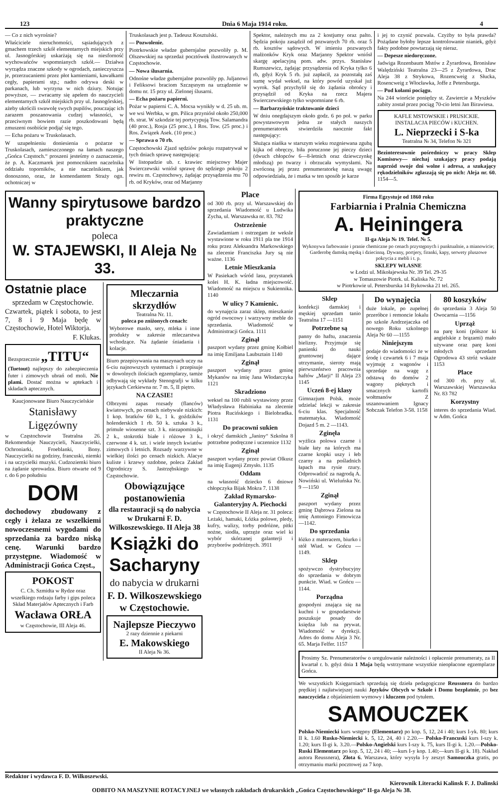123 Dnia 6 Maja 1914 roku. 4
— Co z nich wyrośnie?
Właściciele nieruchomości, sąsiadujących z gmachem trzech szkół elementarnych miejskich przy ul. Jasnogórskiej uskarżają się na niesforność wychowańców wspomnianych szkół.— Działwa wyrządza znaczne szkody w ogrodach, zanieczyszcza je, przerzucaniemi przez płot kamieniami, kawałkami cegły, papierami stp.; nadto odrywa deski w parkanach, lub wyrzyna w nich dziury. Notując powyższe, — zwracamy się apelem do nauczycieli elementarnych szkół miejskich przy ul. Jasnogórskiej, ażeby ukrócili swawolę swych pupilów, pouczając ich zarazem poszanowania cudzej własności, w przeciwnym bowiem razie poszkodowani będą zmuszeni osobiście podjąć się tego.
— Echa pożaru w Truskolasach.
W uzupełnieniu doniesienia o pożarze w Truskolasach, zamieszczonego na łamach naszego „Gońca Częstoch.“ proszeni jesteśmy o zaznaczenie, że p. A. Kaczmarek jest pomocnikiem naczelnika oddziału toporników, a nie naczelnikiem, jak donoszono, oraz, że komendantem Straży ogn. ochotniczej w
Truskolasach jest p. Tadeusz Kosztulski.
— Pozwolenie.
Piotrkowskie władze gubernjalne pozwoliły p. M. Olszewskiej na sprzedaż pocztówek ilustrowanych w Częstochowie.
— Nowa ślusarnia.
Odnośne władze gubernjalne pozwoliły pp. Juljanowi i Feliksowi braciom Szczęsnym na urządzenie w domu nr. 15 przy ul. Zielonej ślusarni.
— Echa pożaru papierni.
Pożar w papierni C. A. Mocsa wynikły w d. 25 ub. m. we wsi Werbka, w gm. Pilica przyniósł około 250,000 rb. strat. W szkodzie tej portycypują Tow. Salamandra (40 proc.), Rosja (25 proc.), I Ros. Tow. (25 proc.) i Ros. Związek Asek. (10 proc.)
— Sprawa o 70 rb.
Częstochowski Zjazd sędziów pokoju rozpatrywał w tych dniach sprawę następującą:
W listopadzie ub. r. krawiec miejscowy Majer Swierczewski wniósł sprawę do sędziego pokoju 2 rewiru m. Częstochowy, żądając przysądzenia mu 70 rb. od Kryków, oraz od Marjanny
Spektor, należnych mu za 2 kostjumy oraz palto. Sędzia pokoju zasądził od pozwanych 70 rb. oraz 5 rb. kosztów sądowych. W imieniu pozwanych małżonków Kryk oraz Marjanny Spektor wniósł skargę apelacyjną pom. adw. przys. Stanisław Rumszewicz, żądając przysądzenia od Kryka tylko 6 rb, gdyż Kryk 5 rb. już zapłacił, za pozostałą zaś sumę wydał weksel, na który powód uzyskał już wyrok. Sąd przychylił się do żądania obrońcy i przysądził od Kryka na rzecz Majera Swierczewskiego tylko wspomniane 6 rb.
— Barbarzyńskie traktowanie dzieci
W dniu onegdajszym około godz. 6 po poł. w parku powystawowym jedna ze stałych naszych prenumeratorek stwierdziła naocznie fakt następujący:
Służąca niańka w starszym wieku rozgniewana zgubą kijka od obręczy, biła poruczone jej pieczy dzieci (dwuch chłopców 6—8-letnich oraz dziewczynkę młodszą) po twarzy i obrzucała wymysłami. Na zwróconą jej przez prenumeratorkę naszą uwagę odpowiedziała, że i matka w ten sposób je karze
i jej to czynić pozwala. Czyżby to była prawda? Pożądane byłoby lepsze kontrolowanie nianiek, gdyż fakty podobne powtarzają się nieraz.
— Depesze niedoręczone.
Jadwiga Rozenbaum Mstów z Żyrardowa, Bronisław Walędziński Teatralna 23—25 z Żyrardowa, Drac Aleja 38 z Strykowa, Rozencweig z Słucka, Rosencweig z Włocławka, Joffe z Petersburga.
— Pod kołami pociągu.
Na 244 wiorście poniędzy st. Zawiercie a Myszków zabity został przez pociąg 70-cio letni Jan Birawiesa.
KAFLE MSTOWSKIE i PRUSICKIE. INSTALACJA PIECÓW i KUCHEN.
L. Nieprzecki i S-ka
Teatralna № 34, Telefon № 321
Bezinteresownie pośredniczy w pracy Sklep Komisowy— niechaj szukający pracy podają naprzód swoje dni wolne i adresa, a szukający rękodzielników zgłaszają się po nich: Aleja nr. 60. 1154—5.
Wanny spirytusowe bardzo praktyczne
poleca
W. STAJEWSKI, II Aleja № 33.
Ostatnie place
sprzedam w Częstochowie.
Czwartek, piątek i sobota, to jest 7, 8 i 9 Maja będę w Częstochowie, Hotel Wiktorja.
F. Klukas.
Bezsprzecznie „TITU“
(Tuetout) najlepszy do zabezpieczenia futer i zimowych ubrań od moli. Nie plami. Dostać można w aptekach i składach aptecznych.
Kaucjonowane Biuro Nauczycielskie
Stanisławy Ligęzówny
w Częstochowie Teatralna 26. Rekomenduje Nauczycieli, Nauczycielki, Ochroniarki, Froeblanki, Bony. Nauczycielki na godziny, francuski, niemki i na uczycielki muzyki. Cudzoziemki biuro na żądanie sprowadza. Biuro otwarte od 9 r. do 6 po południu
DOM
dochodowy zbudowany z cegły i żelaza ze wszelkiemi nowoczesnemi wygodami do sprzedania za bardzo niską cenę. Warunki bardzo przystępne. Wiadomość w Administracji Gońca Częst.,
POKOST
C. Ch. Szmidta w Rydze oraz wszelkiego rodzaju farby i gips poleca Skład Materjałów Aptecznych i Farb
Wacława ORŁA
w Częstochowie, III Aleja 46.
Mleczarnia skrzydłów
Teatralna Nr. 11.
poleca po zniżonych cenach:
Wyborowe masło, sery, mleka i inne produkty w zakresie mleczarstwa wchodzące. Na żądanie śniadania i kolacje.
Biuro przepisywania na maszynach uczy na 6-ciu najnowszych systemach i przepisuje w dowolnych ilościach egzemplarzy, tamże odbywają się wykłady Stenografji w kilku językach Cerkiewna nr. 7 m. 5, II piętro.
NA CZASIE!
Olbrzymi zapas rozsady (flanców) kwiatowych, po cenach niebywale nizkich: 1 kop. bratków 60 k., 1 k. goździków holenderskich 1 rb. 50 k. sztuka 3 k., primule wiosenne szt. 3 k. niezapominajki 2 k., stokrotki białe i różowe 3 k., czerwone 4 k. szt. i wiele innych kwiatów zimowych i letnich. Rozsady warzywne w wielkiej ilości po cenach nizkich. Alacye kuliste i krzewy ozdobne, poleca Zakład Ogrodniczy S. Jastrzębskiego w Częstochowie.
Obowiązujące postanowienia
dla restauracji są do nabycia w Drukarni F. D. Wilkoszewskiego. II Aleja 38
Książki do Sacharyny
do nabycia w drukarni
F. D. Wilkoszewskiego
w Częstochowie.
Najlepsze Pieczywo
2 razy dziennie z piekarni
E. Makowskiego
II Aleja № 36.
Place
od 300 rb. przy ul. Warszawskiej do sprzedania Wiadomość u Ludwika Zycha, ul. Warszawska nr. 83. 782
Ostrzeżenie
Zawiadamiam i ostrzegam że weksle wystawione w roku 1911 pla tne 1914 roku przez Aleksandra Markowskiego na zlecenie Franciszka Jury są nie ważne. 1136
Letnie Mieszkania
W Pasiekach wśród lasu, przystanek kolei H. K. ładna miejscowość. Wiadomość na miejscu u Sukiennika. 1140
W ulicy 7 Kamienic.
do wynajęcia zaraz sklep, mieszkanie ogród owocowy i warzywny meble do sprzedania. Wiadomość w Administracji Gońca. 1111
Zginął
paszport wydany przez gminę Kołbiel na imię Emiljana Laubsztain 1140
Zginął
paszport wydany przez gminę Mykanów na imię Jana Włodarczyka 1121
Skradziono
weksel na 100 rubli wystawiony przez Władysława Habiniaka na zlecenie Piotra Rucińskiego i Bielobradka. 1131
Do pracowni sukien
i okryć damskich „Janiny“ Szkolna 8 potrzebne podręczne i uczennice 1132
Zginął
paszport wydany przez powiat Olkusz na imię Eugenji Zmysło. 1135
Oddam
na własność dziecko 6 dniowe chłopczyka Bijak Mokra 7. 1138
Zakład Rymarsko-Galanteryjny A. Piechocki
w Częstochowie II Aleja nr. 31 poleca: Leżaki, hamaki, Łóżka polowe, pledy, kufry, walizy, torby podróżne, pitki nożne, siodła, uprzęże oraz wiel ki wybór skórzanej galanterji i przyborów podróżnych. 3911
Firma Egzystuje od 1860 roku
Farbiarnia i Pralnia Chemiczna
A. Heiningera
II-ga Aleja № 19. Telef. № 5.
Wykonywa farbowanie i pranie chemiczne po cenach przystępnych i punktualnie, a mianowicie; Garderobę damską męską i dziecinną. Dywany, portjery, firanki, kapy, serwety pluszowe pokrycia z mebli i t. p.
SKLEPY WŁASNE
w Łodzi ul. Mikołajewska Nr. 39 Tel. 29-35
w Tomaszowie Piotrk. ul. Kaliska Nr. 72
w Piotrkowie ul. Petersburska 14 Bykowska 21 tel. 265.
Sklep
konfekcji damskiej i męskiej sprzedam tanio Teatralna 17 —1151
Potrzebne są
panny do haftu, znaczenia bielizny. Przyjmuje się panienki do nauki gruntownej dające utrzymanie, sieroty mają pierwszeństwo pracownia haftów „Marji“ II Aleja 23 1145
Uczeń 8-ej klasy
Gimnazjum Polsk. może udzielać lekcji w zakresie 6-ciu klas. Specjalność matematyka. Wiadomość Dojazd 5 m. 2 —1143.
Zginęła
wyżlica polowa czarne i białe łaty na których ma czarne kropki uszy i łeb czarny a na pośladnich łapach ma rysie rzury. Odprowadzić za nagrodą A. Nowiński ul. Wieluńska Nr. 9 —1150
Zginął
paszport wydany przez gminę Dąbrowa Zielona na imię Antoniego Fimowicza —1142.
Do sprzedania
łóżko z materacem, biurko i stół Wiad. w Gońcu —1149.
Sklep
spożywczo dystrybucyjny do sprzedania w dobrym punkcie. Wiad. w Gońcu —1144.
Porządna
gospodyni znająca się na kuchni i w gospodarstwie poszukuje posady do księdza lub na prywat. Wiadomość w dyrekcji. Adres do domu Aleja 3 Nr. 65. Marja Felfer. 1157
Do wynajęcia
duże lokale, po zupełnej przeróbce i remoncie lokalu po szkole Andrzejaczka od nowego Roku szkolnego Aleja Nr 60 —1155
Niniejszym
podaje do wiadomości że w środę i czwartek 6 i 7 maja wyjmuję z wagonów i sprzedaje na wagę z odstawą do domów 2 wagony pięknych i smacznych kartofli wołtmanów Z uszanowaniem Ignacy Sobczak Telefon 3-58. 1158
80 koszyków
do sprzedania 3 Aleja 50 Owocarnia —1156
Uprząż
na parę koni (półszor ki angielskie z brązami) mało używane oraz parę koni młodych sprzedam Ogrodowa 43 stróż wskaże 1153
Place
od 300 rb. przy ul. Warszawskiej Warszawska Nr. 83 782
Korzystny
interes do sprzedania Wiad. w Adm. Gońca
Prosimy Sz. Prenumeratorów o uregulowanie należności i opłacenie prenumeraty, za II kwartał r. b. gdyż dnia 1 Maja będą wstrzymane wszystkie nieopłacone egzemplarze Gońca.
We wszystkich Księgarniach sprzedają się dzieła pedagogiczne Reussnera do bardzo prędkiej i najłatwiejszej nauki Języków Obcych w Szkole i Domu bezpłatnie, po bez nauczyciela z objaśnieniem wymowy i kluczem pod tytułem.
SAMOUCZEK
Polsko-Niemiecki kurs wstępny (Elementarz) po kop. 5, 12, 24 i 40; kurs I-yk. 80; kurs II k. 1.60 Rusko-Niemiecki k. 5, 12, 24, 40 i 2.20.— Polsko-Francuski kurs I-szy k. 1.20; kurs II-gi k. 3.20.—Polsko-Angielski kurs I-szy k. 75, kurs II-gi k. 1.20.—Polsko-Ruski Elementarz po kop. 5, 12, 24 i 40; —kurs I-y kop. 1.40;—kurs II-gi k. 18). Nakład autora Reussnera), Złota 6. Warszawa, który wysyła I-y zeszyt Samouczka gratis, po otrzymaniu marki pocztowej za 7 kop.
Redaktor i wydawca F. D. Wilkoszewski.
Kierownik Literacki Kalinsk F. J. Dalinski
ODBITO NA MASZYNIE ROTACYJNEJ we własnych zakładach drukarskich „Gońca Częstochowskiego“ II-ga Aleja № 38.